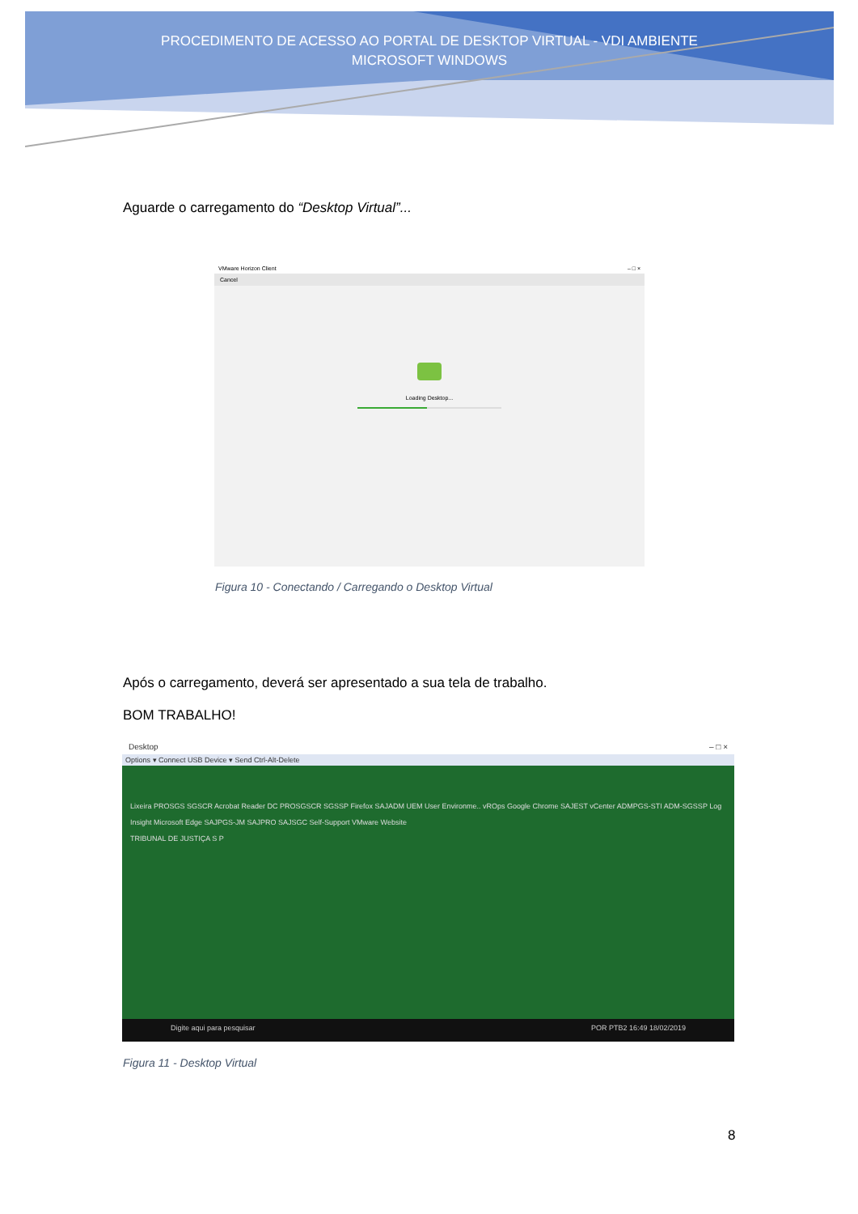PROCEDIMENTO DE ACESSO AO PORTAL DE DESKTOP VIRTUAL - VDI AMBIENTE
MICROSOFT WINDOWS
Aguarde o carregamento do “Desktop Virtual”...
VMware Horizon Client – □ ×
Cancel
Loading Desktop...
Figura 10 - Conectando / Carregando o Desktop Virtual
Após o carregamento, deverá ser apresentado a sua tela de trabalho.
BOM TRABALHO!
Desktop – □ ×
Options ▾ Connect USB Device ▾ Send Ctrl-Alt-Delete
Lixeira PROSGS SGSCR Acrobat Reader DC PROSGSCR SGSSP Firefox SAJADM UEM User Environme.. vROps Google Chrome SAJEST vCenter ADMPGS-STI ADM-SGSSP Log Insight Microsoft Edge SAJPGS-JM SAJPRO SAJSGC Self-Support VMware Website
TRIBUNAL DE JUSTIÇA S P
Digite aqui para pesquisar POR PTB2 16:49 18/02/2019
Figura 11 - Desktop Virtual
8